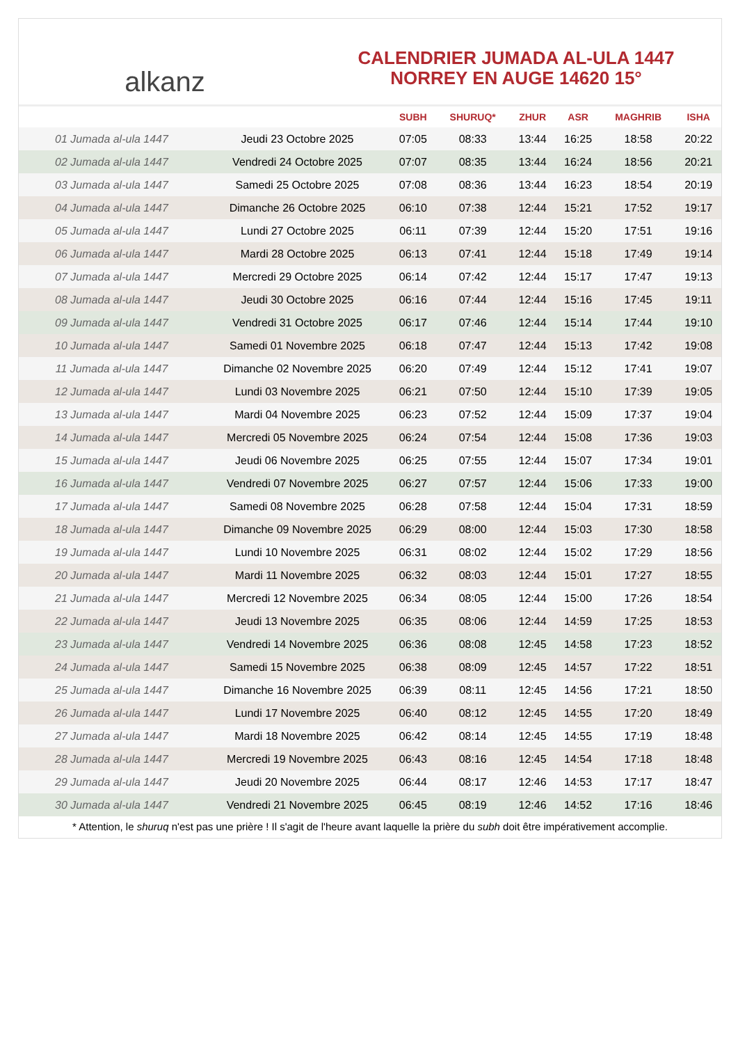alkanz
CALENDRIER JUMADA AL-ULA 1447
NORREY EN AUGE 14620 15°
| | | SUBH | SHURUQ* | ZHUR | ASR | MAGHRIB | ISHA |
| --- | --- | --- | --- | --- | --- | --- | --- |
| 01 Jumada al-ula 1447 | Jeudi 23 Octobre 2025 | 07:05 | 08:33 | 13:44 | 16:25 | 18:58 | 20:22 |
| 02 Jumada al-ula 1447 | Vendredi 24 Octobre 2025 | 07:07 | 08:35 | 13:44 | 16:24 | 18:56 | 20:21 |
| 03 Jumada al-ula 1447 | Samedi 25 Octobre 2025 | 07:08 | 08:36 | 13:44 | 16:23 | 18:54 | 20:19 |
| 04 Jumada al-ula 1447 | Dimanche 26 Octobre 2025 | 06:10 | 07:38 | 12:44 | 15:21 | 17:52 | 19:17 |
| 05 Jumada al-ula 1447 | Lundi 27 Octobre 2025 | 06:11 | 07:39 | 12:44 | 15:20 | 17:51 | 19:16 |
| 06 Jumada al-ula 1447 | Mardi 28 Octobre 2025 | 06:13 | 07:41 | 12:44 | 15:18 | 17:49 | 19:14 |
| 07 Jumada al-ula 1447 | Mercredi 29 Octobre 2025 | 06:14 | 07:42 | 12:44 | 15:17 | 17:47 | 19:13 |
| 08 Jumada al-ula 1447 | Jeudi 30 Octobre 2025 | 06:16 | 07:44 | 12:44 | 15:16 | 17:45 | 19:11 |
| 09 Jumada al-ula 1447 | Vendredi 31 Octobre 2025 | 06:17 | 07:46 | 12:44 | 15:14 | 17:44 | 19:10 |
| 10 Jumada al-ula 1447 | Samedi 01 Novembre 2025 | 06:18 | 07:47 | 12:44 | 15:13 | 17:42 | 19:08 |
| 11 Jumada al-ula 1447 | Dimanche 02 Novembre 2025 | 06:20 | 07:49 | 12:44 | 15:12 | 17:41 | 19:07 |
| 12 Jumada al-ula 1447 | Lundi 03 Novembre 2025 | 06:21 | 07:50 | 12:44 | 15:10 | 17:39 | 19:05 |
| 13 Jumada al-ula 1447 | Mardi 04 Novembre 2025 | 06:23 | 07:52 | 12:44 | 15:09 | 17:37 | 19:04 |
| 14 Jumada al-ula 1447 | Mercredi 05 Novembre 2025 | 06:24 | 07:54 | 12:44 | 15:08 | 17:36 | 19:03 |
| 15 Jumada al-ula 1447 | Jeudi 06 Novembre 2025 | 06:25 | 07:55 | 12:44 | 15:07 | 17:34 | 19:01 |
| 16 Jumada al-ula 1447 | Vendredi 07 Novembre 2025 | 06:27 | 07:57 | 12:44 | 15:06 | 17:33 | 19:00 |
| 17 Jumada al-ula 1447 | Samedi 08 Novembre 2025 | 06:28 | 07:58 | 12:44 | 15:04 | 17:31 | 18:59 |
| 18 Jumada al-ula 1447 | Dimanche 09 Novembre 2025 | 06:29 | 08:00 | 12:44 | 15:03 | 17:30 | 18:58 |
| 19 Jumada al-ula 1447 | Lundi 10 Novembre 2025 | 06:31 | 08:02 | 12:44 | 15:02 | 17:29 | 18:56 |
| 20 Jumada al-ula 1447 | Mardi 11 Novembre 2025 | 06:32 | 08:03 | 12:44 | 15:01 | 17:27 | 18:55 |
| 21 Jumada al-ula 1447 | Mercredi 12 Novembre 2025 | 06:34 | 08:05 | 12:44 | 15:00 | 17:26 | 18:54 |
| 22 Jumada al-ula 1447 | Jeudi 13 Novembre 2025 | 06:35 | 08:06 | 12:44 | 14:59 | 17:25 | 18:53 |
| 23 Jumada al-ula 1447 | Vendredi 14 Novembre 2025 | 06:36 | 08:08 | 12:45 | 14:58 | 17:23 | 18:52 |
| 24 Jumada al-ula 1447 | Samedi 15 Novembre 2025 | 06:38 | 08:09 | 12:45 | 14:57 | 17:22 | 18:51 |
| 25 Jumada al-ula 1447 | Dimanche 16 Novembre 2025 | 06:39 | 08:11 | 12:45 | 14:56 | 17:21 | 18:50 |
| 26 Jumada al-ula 1447 | Lundi 17 Novembre 2025 | 06:40 | 08:12 | 12:45 | 14:55 | 17:20 | 18:49 |
| 27 Jumada al-ula 1447 | Mardi 18 Novembre 2025 | 06:42 | 08:14 | 12:45 | 14:55 | 17:19 | 18:48 |
| 28 Jumada al-ula 1447 | Mercredi 19 Novembre 2025 | 06:43 | 08:16 | 12:45 | 14:54 | 17:18 | 18:48 |
| 29 Jumada al-ula 1447 | Jeudi 20 Novembre 2025 | 06:44 | 08:17 | 12:46 | 14:53 | 17:17 | 18:47 |
| 30 Jumada al-ula 1447 | Vendredi 21 Novembre 2025 | 06:45 | 08:19 | 12:46 | 14:52 | 17:16 | 18:46 |
* Attention, le shuruq n'est pas une prière ! Il s'agit de l'heure avant laquelle la prière du subh doit être impérativement accomplie.